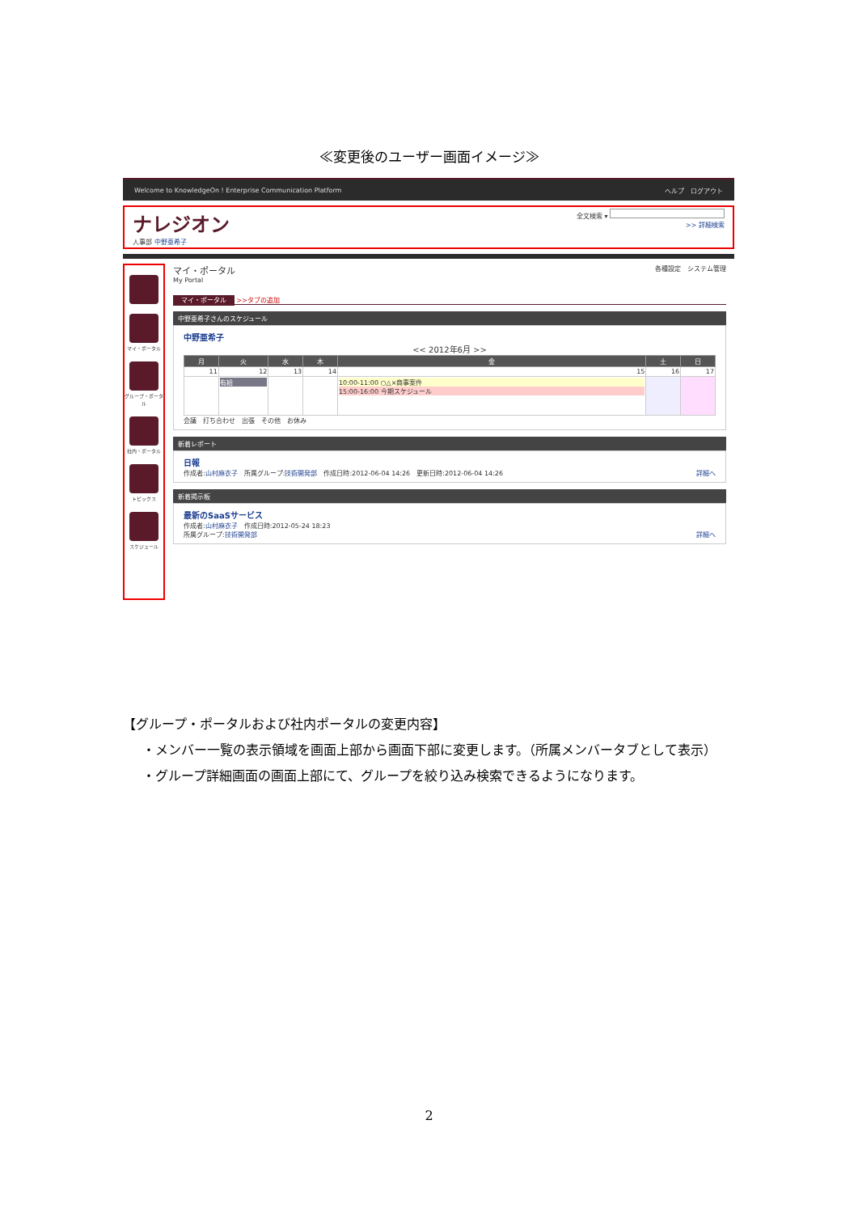≪変更後のユーザー画面イメージ≫
Welcome to KnowledgeOn ! Enterprise Communication Platform ヘルプ　ログアウト
ナレジオン
人事部 中野亜希子
全文検索 ▾
>> 詳細検索
マイ・ポータル
グループ・ポータル
社内・ポータル
トピックス
スケジュール
マイ・ポータル
My Portal
各種設定　システム管理
マイ・ポータル >>タブの追加
中野亜希子さんのスケジュール
中野亜希子
<< 2012年6月 >>
| 月 | 火 | 水 | 木 | 金 | 土 | 日 |
| --- | --- | --- | --- | --- | --- | --- |
| 11 | 12 | 13 | 14 | 15 | 16 | 17 |
| | 有給 | | | 10:00-11:00 ○△×商事案件 15:00-16:00 今期スケジュール | | |
会議　打ち合わせ　出張　その他　お休み
新着レポート
日報
作成者:山村麻衣子　所属グループ:技術開発部　作成日時:2012-06-04 14:26　更新日時:2012-06-04 14:26 詳細へ
新着掲示板
最新のSaaSサービス
作成者:山村麻衣子　作成日時:2012-05-24 18:23
所属グループ:技術開発部 詳細へ
【グループ・ポータルおよび社内ポータルの変更内容】
・メンバー一覧の表示領域を画面上部から画面下部に変更します。（所属メンバータブとして表示）
・グループ詳細画面の画面上部にて、グループを絞り込み検索できるようになります。
2